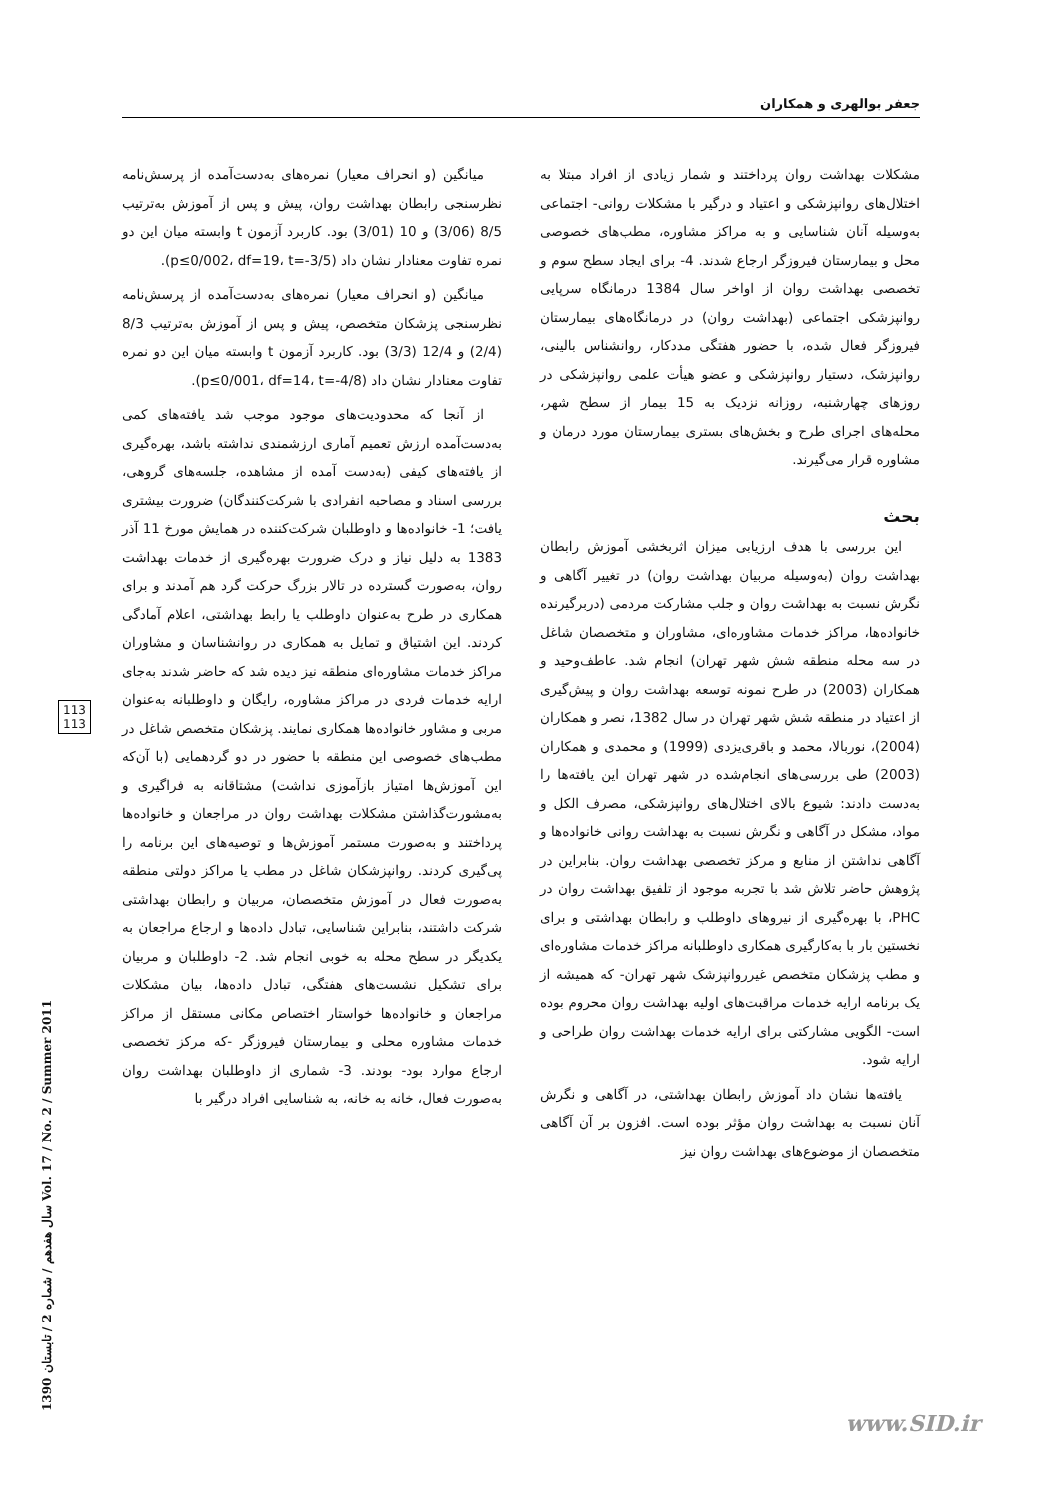جعفر بوالهری و همکاران
میانگین (و انحراف معیار) نمره‌های به‌دست‌آمده از پرسش‌نامه نظرسنجی رابطان بهداشت روان، پیش و پس از آموزش به‌ترتیب 8/5 (3/06) و 10 (3/01) بود. کاربرد آزمون t وابسته میان این دو نمره تفاوت معنادار نشان داد (p≤0/002، df=19، t=-3/5).
میانگین (و انحراف معیار) نمره‌های به‌دست‌آمده از پرسش‌نامه نظرسنجی پزشکان متخصص، پیش و پس از آموزش به‌ترتیب 8/3 (2/4) و 12/4 (3/3) بود. کاربرد آزمون t وابسته میان این دو نمره تفاوت معنادار نشان داد (p≤0/001، df=14، t=-4/8).
از آنجا که محدودیت‌های موجود موجب شد یافته‌های کمی به‌دست‌آمده ارزش تعمیم آماری ارزشمندی نداشته باشد، بهره‌گیری از یافته‌های کیفی (به‌دست آمده از مشاهده، جلسه‌های گروهی، بررسی اسناد و مصاحبه انفرادی با شرکت‌کنندگان) ضرورت بیشتری یافت؛ 1- خانواده‌ها و داوطلبان شرکت‌کننده در همایش مورخ 11 آذر 1383 به دلیل نیاز و درک ضرورت بهره‌گیری از خدمات بهداشت روان، به‌صورت گسترده در تالار بزرگ حرکت گرد هم آمدند و برای همکاری در طرح به‌عنوان داوطلب یا رابط بهداشتی، اعلام آمادگی کردند. این اشتیاق و تمایل به همکاری در روانشناسان و مشاوران مراکز خدمات مشاوره‌ای منطقه نیز دیده شد که حاضر شدند به‌جای ارایه خدمات فردی در مراکز مشاوره، رایگان و داوطلبانه به‌عنوان مربی و مشاور خانواده‌ها همکاری نمایند. پزشکان متخصص شاغل در مطب‌های خصوصی این منطقه با حضور در دو گردهمایی (با آن‌که این آموزش‌ها امتیاز بازآموزی نداشت) مشتاقانه به فراگیری و به‌مشورت‌گذاشتن مشکلات بهداشت روان در مراجعان و خانواده‌ها پرداختند و به‌صورت مستمر آموزش‌ها و توصیه‌های این برنامه را پی‌گیری کردند. روانپزشکان شاغل در مطب یا مراکز دولتی منطقه به‌صورت فعال در آموزش متخصصان، مربیان و رابطان بهداشتی شرکت داشتند، بنابراین شناسایی، تبادل داده‌ها و ارجاع مراجعان به یکدیگر در سطح محله به خوبی انجام شد. 2- داوطلبان و مربیان برای تشکیل نشست‌های هفتگی، تبادل داده‌ها، بیان مشکلات مراجعان و خانواده‌ها خواستار اختصاص مکانی مستقل از مراکز خدمات مشاوره محلی و بیمارستان فیروزگر -که مرکز تخصصی ارجاع موارد بود- بودند. 3- شماری از داوطلبان بهداشت روان به‌صورت فعال، خانه به خانه، به شناسایی افراد درگیر با
مشکلات بهداشت روان پرداختند و شمار زیادی از افراد مبتلا به اختلال‌های روانپزشکی و اعتیاد و درگیر با مشکلات روانی- اجتماعی به‌وسیله آنان شناسایی و به مراکز مشاوره، مطب‌های خصوصی محل و بیمارستان فیروزگر ارجاع شدند. 4- برای ایجاد سطح سوم و تخصصی بهداشت روان از اواخر سال 1384 درمانگاه سرپایی روانپزشکی اجتماعی (بهداشت روان) در درمانگاه‌های بیمارستان فیروزگر فعال شده، با حضور هفتگی مددکار، روانشناس بالینی، روانپزشک، دستیار روانپزشکی و عضو هیأت علمی روانپزشکی در روزهای چهارشنبه، روزانه نزدیک به 15 بیمار از سطح شهر، محله‌های اجرای طرح و بخش‌های بستری بیمارستان مورد درمان و مشاوره قرار می‌گیرند.
بحث
این بررسی با هدف ارزیابی میزان اثربخشی آموزش رابطان بهداشت روان (به‌وسیله مربیان بهداشت روان) در تغییر آگاهی و نگرش نسبت به بهداشت روان و جلب مشارکت مردمی (دربرگیرنده خانواده‌ها، مراکز خدمات مشاوره‌ای، مشاوران و متخصصان شاغل در سه محله منطقه شش شهر تهران) انجام شد. عاطف‌وحید و همکاران (2003) در طرح نمونه توسعه بهداشت روان و پیش‌گیری از اعتیاد در منطقه شش شهر تهران در سال 1382، نصر و همکاران (2004)، نوربالا، محمد و باقری‌یزدی (1999) و محمدی و همکاران (2003) طی بررسی‌های انجام‌شده در شهر تهران این یافته‌ها را به‌دست دادند: شیوع بالای اختلال‌های روانپزشکی، مصرف الکل و مواد، مشکل در آگاهی و نگرش نسبت به بهداشت روانی خانواده‌ها و آگاهی نداشتن از منابع و مرکز تخصصی بهداشت روان. بنابراین در پژوهش حاضر تلاش شد با تجربه موجود از تلفیق بهداشت روان در PHC، با بهره‌گیری از نیروهای داوطلب و رابطان بهداشتی و برای نخستین بار با به‌کارگیری همکاری داوطلبانه مراکز خدمات مشاوره‌ای و مطب پزشکان متخصص غیرروانپزشک شهر تهران- که همیشه از یک برنامه ارایه خدمات مراقبت‌های اولیه بهداشت روان محروم بوده است- الگویی مشارکتی برای ارایه خدمات بهداشت روان طراحی و ارایه شود.
یافته‌ها نشان داد آموزش رابطان بهداشتی، در آگاهی و نگرش آنان نسبت به بهداشت روان مؤثر بوده است. افزون بر آن آگاهی متخصصان از موضوع‌های بهداشت روان نیز
113
113
سال هفدهم / شماره 2 / تابستان 1390 Vol. 17 / No. 2 / Summer 2011
www.SID.ir